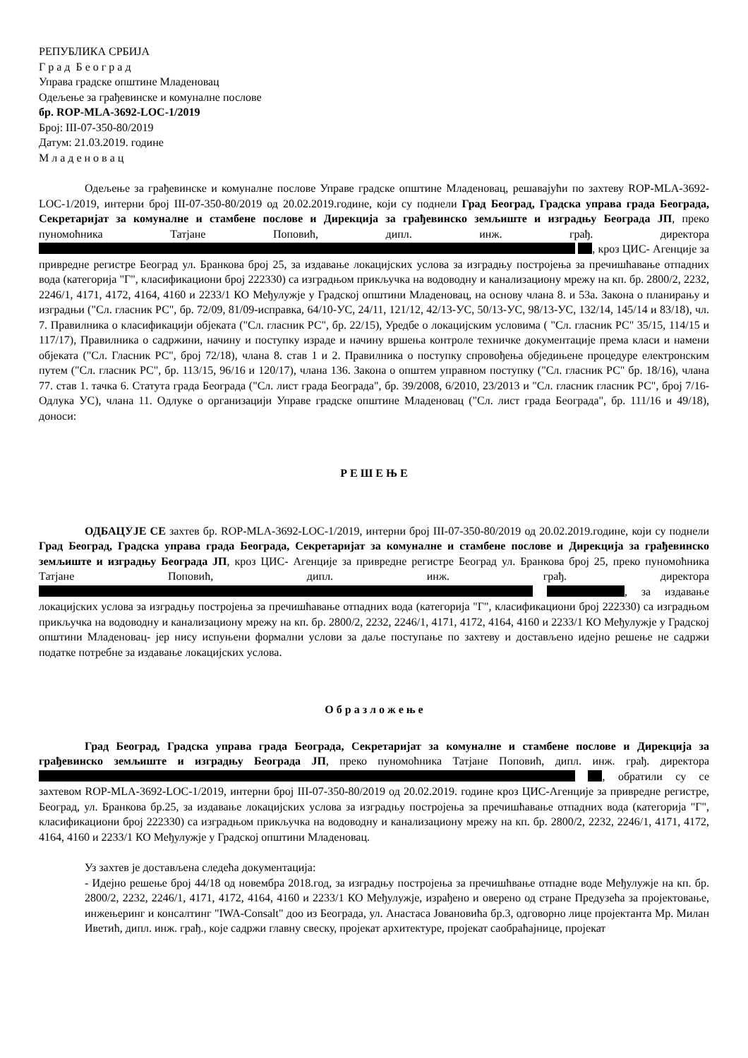РЕПУБЛИКА СРБИЈА
Г р а д Б е о г р а д
Управа градске општине Младеновац
Одељење за грађевинске и комуналне послове
бр. ROP-MLA-3692-LOC-1/2019
Број: III-07-350-80/2019
Датум: 21.03.2019. године
М л а д е н о в а ц
Одељење за грађевинске и комуналне послове Управе градске општине Младеновац, решавајући по захтеву ROP-MLA-3692-LOC-1/2019, интерни број III-07-350-80/2019 од 20.02.2019.године, који су поднели Град Београд, Градска управа града Београда, Секретаријат за комуналне и стамбене послове и Дирекција за грађевинско земљиште и изградњу Београда ЈП, преко пуномоћника Татјане Поповић, дипл. инж. грађ. директора , кроз ЦИС- Агенције за привредне регистре Београд ул. Бранкова број 25, за издавање локацијских услова за изградњу постројења за пречишћавање отпадних вода (категорија "Г", класификациони број 222330) са изградњом прикључка на водоводну и канализациону мрежу на кп. бр. 2800/2, 2232, 2246/1, 4171, 4172, 4164, 4160 и 2233/1 КО Међулужје у Градској општини Младеновац, на основу члана 8. и 53а. Закона о планирању и изградњи ("Сл. гласник РС", бр. 72/09, 81/09-исправка, 64/10-УС, 24/11, 121/12, 42/13-УС, 50/13-УС, 98/13-УС, 132/14, 145/14 и 83/18), чл. 7. Правилника о класификацији објеката ("Сл. гласник РС", бр. 22/15), Уредбе о локацијским условима ( "Сл. гласник РС" 35/15, 114/15 и 117/17), Правилника о садржини, начину и поступку израде и начину вршења контроле техничке документације према класи и намени објеката ("Сл. Гласник РС", број 72/18), члана 8. став 1 и 2. Правилника о поступку спровођења обједињене процедуре електронским путем ("Сл. гласник РС", бр. 113/15, 96/16 и 120/17), члана 136. Закона о општем управном поступку ("Сл. гласник РС" бр. 18/16), члана 77. став 1. тачка 6. Статута града Београда ("Сл. лист града Београда", бр. 39/2008, 6/2010, 23/2013 и "Сл. гласник гласник РС", број 7/16- Одлука УС), члана 11. Одлуке о организацији Управе градске општине Младеновац ("Сл. лист града Београда", бр. 111/16 и 49/18), доноси:
Р Е Ш Е Њ Е
ОДБАЦУЈЕ СЕ захтев бр. ROP-MLA-3692-LOC-1/2019, интерни број III-07-350-80/2019 од 20.02.2019.године, који су поднели Град Београд, Градска управа града Београда, Секретаријат за комуналне и стамбене послове и Дирекција за грађевинско земљиште и изградњу Београда ЈП, кроз ЦИС- Агенције за привредне регистре Београд ул. Бранкова број 25, преко пуномоћника Татјане Поповић, дипл. инж. грађ. директора , за издавање локацијских услова за изградњу постројења за пречишћавање отпадних вода (категорија "Г", класификациони број 222330) са изградњом прикључка на водоводну и канализациону мрежу на кп. бр. 2800/2, 2232, 2246/1, 4171, 4172, 4164, 4160 и 2233/1 КО Међулужје у Градској општини Младеновац- јер нису испуњени формални услови за даље поступање по захтеву и достављено идејно решење не садржи податке потребне за издавање локацијских услова.
О б р а з л о ж е њ е
Град Београд, Градска управа града Београда, Секретаријат за комуналне и стамбене послове и Дирекција за грађевинско земљиште и изградњу Београда ЈП, преко пуномоћника Татјане Поповић, дипл. инж. грађ. директора , обратили су се захтевом ROP-MLA-3692-LOC-1/2019, интерни број III-07-350-80/2019 од 20.02.2019. године кроз ЦИС-Агенције за привредне регистре, Београд, ул. Бранкова бр.25, за издавање локацијских услова за изградњу постројења за пречишћавање отпадних вода (категорија "Г", класификациони број 222330) са изградњом прикључка на водоводну и канализациону мрежу на кп. бр. 2800/2, 2232, 2246/1, 4171, 4172, 4164, 4160 и 2233/1 КО Међулужје у Градској општини Младеновац.
Уз захтев је достављена следећа документација:
- Идејно решење број 44/18 од новембра 2018.год, за изградњу постројења за пречишћвање отпадне воде Међулужје на кп. бр. 2800/2, 2232, 2246/1, 4171, 4172, 4164, 4160 и 2233/1 КО Међулужје, израђено и оверено од стране Предузећа за пројектовање, инжењеринг и консалтинг "IWA-Consalt" доо из Београда, ул. Анастаса Јовановића бр.3, одговорно лице пројектанта Мр. Милан Иветић, дипл. инж. грађ., које садржи главну свеску, пројекат архитектуре, пројекат саобраћајнице, пројекат